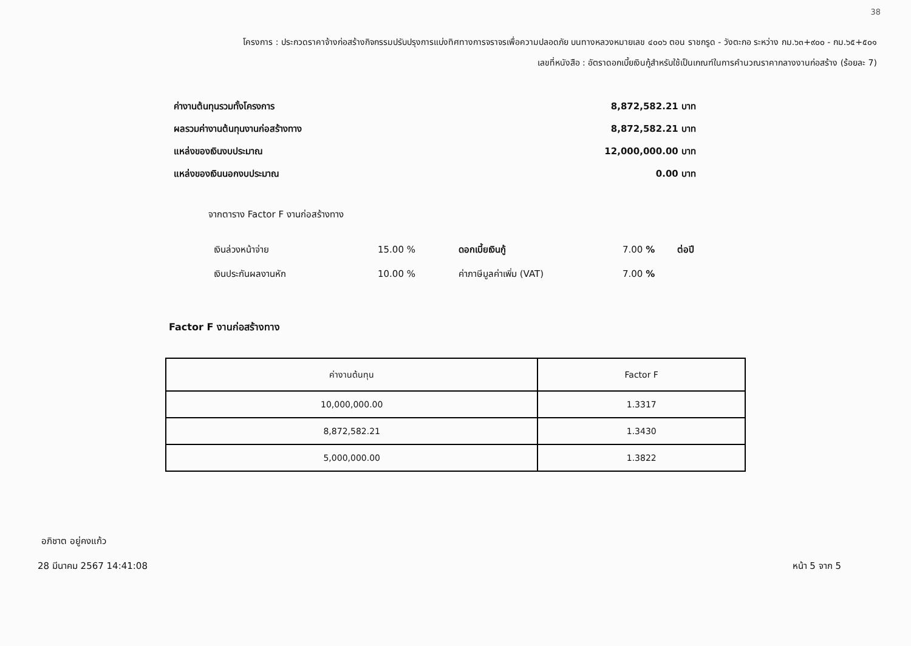38
โครงการ : ประกวดราคาจ้างก่อสร้างกิจกรรมปรับปรุงการแบ่งทิศทางการจราจรเพื่อความปลอดภัย บนทางหลวงหมายเลข ๔๐๐๖ ตอน ราชกรูด - วังตะกอ ระหว่าง กม.๖๓+๙๐๐ - กม.๖๕+๕๐๑
เลขที่หนังสือ : อัตราดอกเบี้ยเงินกู้สำหรับใช้เป็นเกณฑ์ในการคำนวณราคากลางงานก่อสร้าง (ร้อยละ 7)
ค่างานต้นทุนรวมทั้งโครงการ 8,872,582.21 บาท
ผลรวมค่างานต้นทุนงานก่อสร้างทาง 8,872,582.21 บาท
แหล่งของเงินงบประมาณ 12,000,000.00 บาท
แหล่งของเงินนอกงบประมาณ 0.00 บาท
จากตาราง Factor F งานก่อสร้างทาง
| เงินล่วงหน้าจ่าย | 15.00 % | ดอกเบี้ยเงินกู้ | 7.00 % | ต่อปี |
| เงินประกันผลงานหัก | 10.00 % | ค่าภาษีมูลค่าเพิ่ม (VAT) | 7.00 % | |
Factor F งานก่อสร้างทาง
| ค่างานต้นทุน | Factor F |
| --- | --- |
| 10,000,000.00 | 1.3317 |
| 8,872,582.21 | 1.3430 |
| 5,000,000.00 | 1.3822 |
อภิชาต อยู่คงแก้ว
28 มีนาคม 2567 14:41:08 หน้า 5 จาก 5